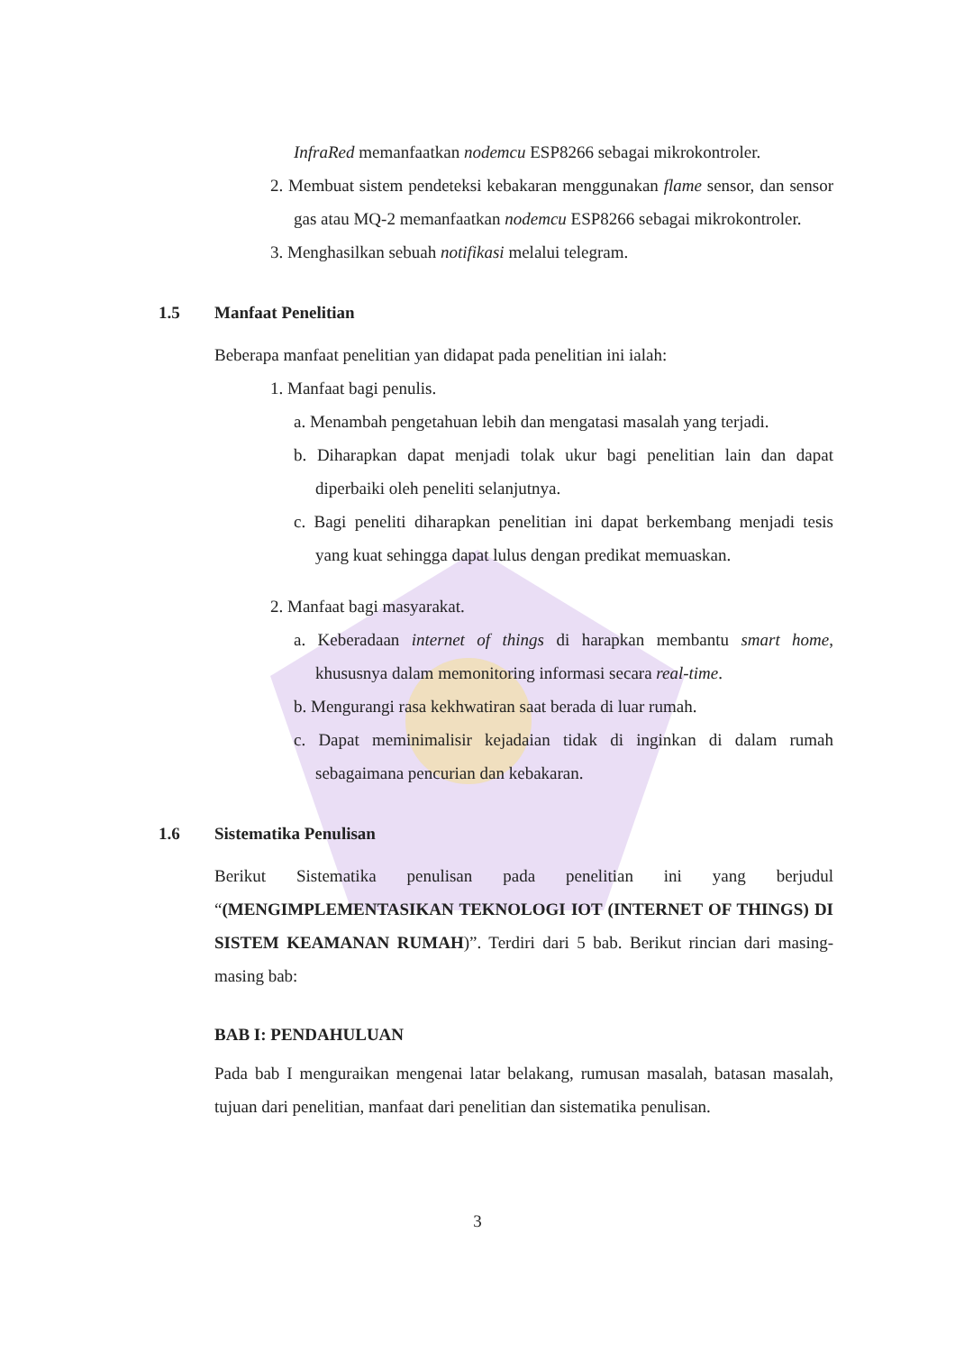InfraRed memanfaatkan nodemcu ESP8266 sebagai mikrokontroler.
2. Membuat sistem pendeteksi kebakaran menggunakan flame sensor, dan sensor gas atau MQ-2 memanfaatkan nodemcu ESP8266 sebagai mikrokontroler.
3. Menghasilkan sebuah notifikasi melalui telegram.
1.5 Manfaat Penelitian
Beberapa manfaat penelitian yan didapat pada penelitian ini ialah:
1. Manfaat bagi penulis.
a. Menambah pengetahuan lebih dan mengatasi masalah yang terjadi.
b. Diharapkan dapat menjadi tolak ukur bagi penelitian lain dan dapat diperbaiki oleh peneliti selanjutnya.
c. Bagi peneliti diharapkan penelitian ini dapat berkembang menjadi tesis yang kuat sehingga dapat lulus dengan predikat memuaskan.
2. Manfaat bagi masyarakat.
a. Keberadaan internet of things di harapkan membantu smart home, khususnya dalam memonitoring informasi secara real-time.
b. Mengurangi rasa kekhwatiran saat berada di luar rumah.
c. Dapat meminimalisir kejadaian tidak di inginkan di dalam rumah sebagaimana pencurian dan kebakaran.
1.6 Sistematika Penulisan
Berikut Sistematika penulisan pada penelitian ini yang berjudul “(MENGIMPLEMENTASIKAN TEKNOLOGI IOT (INTERNET OF THINGS) DI SISTEM KEAMANAN RUMAH)”. Terdiri dari 5 bab. Berikut rincian dari masing-masing bab:
BAB I: PENDAHULUAN
Pada bab I menguraikan mengenai latar belakang, rumusan masalah, batasan masalah, tujuan dari penelitian, manfaat dari penelitian dan sistematika penulisan.
3